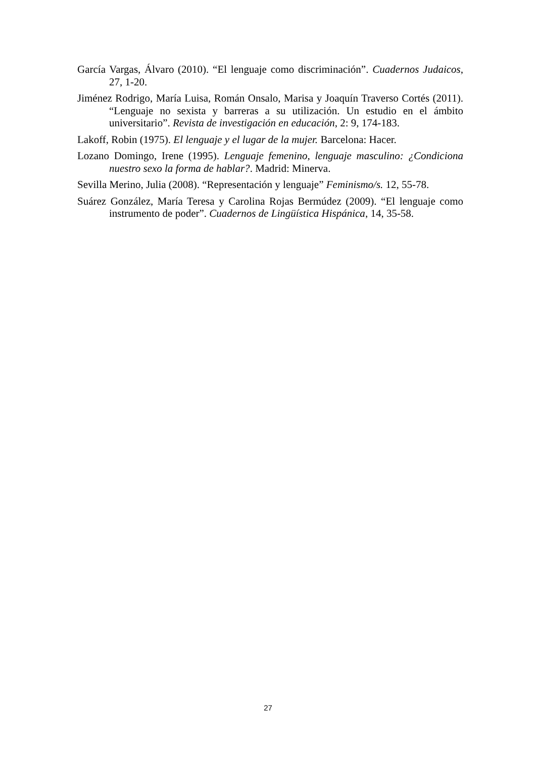García Vargas, Álvaro (2010). “El lenguaje como discriminación”. Cuadernos Judaicos, 27, 1-20.
Jiménez Rodrigo, María Luisa, Román Onsalo, Marisa y Joaquín Traverso Cortés (2011). “Lenguaje no sexista y barreras a su utilización. Un estudio en el ámbito universitario”. Revista de investigación en educación, 2: 9, 174-183.
Lakoff, Robin (1975). El lenguaje y el lugar de la mujer. Barcelona: Hacer.
Lozano Domingo, Irene (1995). Lenguaje femenino, lenguaje masculino: ¿Condiciona nuestro sexo la forma de hablar?. Madrid: Minerva.
Sevilla Merino, Julia (2008). “Representación y lenguaje” Feminismo/s. 12, 55-78.
Suárez González, María Teresa y Carolina Rojas Bermúdez (2009). “El lenguaje como instrumento de poder”. Cuadernos de Lingüística Hispánica, 14, 35-58.
27